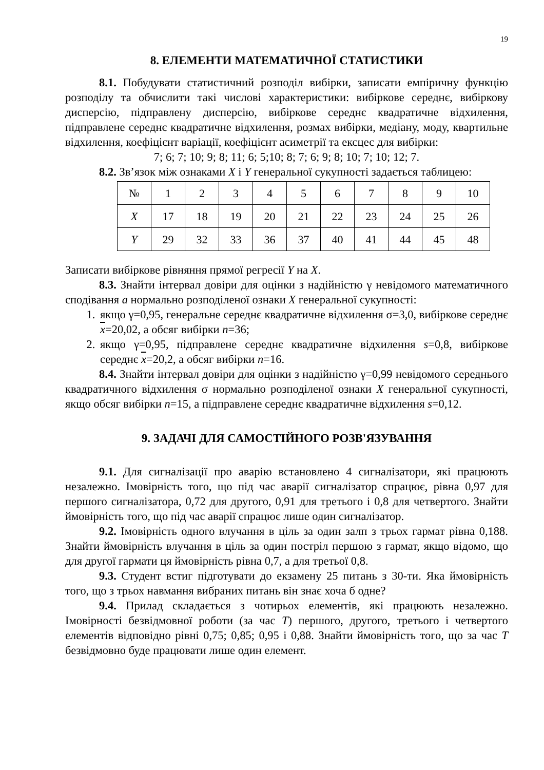19
8. ЕЛЕМЕНТИ МАТЕМАТИЧНОЇ СТАТИСТИКИ
8.1. Побудувати статистичний розподіл вибірки, записати емпіричну функцію розподілу та обчислити такі числові характеристики: вибіркове середнє, вибіркову дисперсію, підправлену дисперсію, вибіркове середнє квадратичне відхилення, підправлене середнє квадратичне відхилення, розмах вибірки, медіану, моду, квартильне відхилення, коефіцієнт варіації, коефіцієнт асиметрії та ексцес для вибірки:
7; 6; 7; 10; 9; 8; 11; 6; 5;10; 8; 7; 6; 9; 8; 10; 7; 10; 12; 7.
8.2. Зв’язок між ознаками X і Y генеральної сукупності задається таблицею:
| № | 1 | 2 | 3 | 4 | 5 | 6 | 7 | 8 | 9 | 10 |
| X | 17 | 18 | 19 | 20 | 21 | 22 | 23 | 24 | 25 | 26 |
| Y | 29 | 32 | 33 | 36 | 37 | 40 | 41 | 44 | 45 | 48 |
Записати вибіркове рівняння прямої регресії Y на X.
8.3. Знайти інтервал довіри для оцінки з надійністю γ невідомого математичного сподівання a нормально розподіленої ознаки X генеральної сукупності:
1. якщо γ=0,95, генеральне середнє квадратичне відхилення σ=3,0, вибіркове середнє x=20,02, а обсяг вибірки n=36;
2. якщо γ=0,95, підправлене середнє квадратичне відхилення s=0,8, вибіркове середнє x=20,2, а обсяг вибірки n=16.
8.4. Знайти інтервал довіри для оцінки з надійністю γ=0,99 невідомого середнього квадратичного відхилення σ нормально розподіленої ознаки X генеральної сукупності, якщо обсяг вибірки n=15, а підправлене середнє квадратичне відхилення s=0,12.
9. ЗАДАЧІ ДЛЯ САМОСТІЙНОГО РОЗВ'ЯЗУВАННЯ
9.1. Для сигналізації про аварію встановлено 4 сигналізатори, які працюють незалежно. Імовірність того, що під час аварії сигналізатор спрацює, рівна 0,97 для першого сигналізатора, 0,72 для другого, 0,91 для третього і 0,8 для четвертого. Знайти ймовірність того, що під час аварії спрацює лише один сигналізатор.
9.2. Імовірність одного влучання в ціль за один залп з трьох гармат рівна 0,188. Знайти ймовірність влучання в ціль за один постріл першою з гармат, якщо відомо, що для другої гармати ця ймовірність рівна 0,7, а для третьої 0,8.
9.3. Студент встиг підготувати до екзамену 25 питань з 30-ти. Яка ймовірність того, що з трьох навмання вибраних питань він знає хоча б одне?
9.4. Прилад складається з чотирьох елементів, які працюють незалежно. Імовірності безвідмовної роботи (за час T) першого, другого, третього і четвертого елементів відповідно рівні 0,75; 0,85; 0,95 і 0,88. Знайти ймовірність того, що за час T безвідмовно буде працювати лише один елемент.